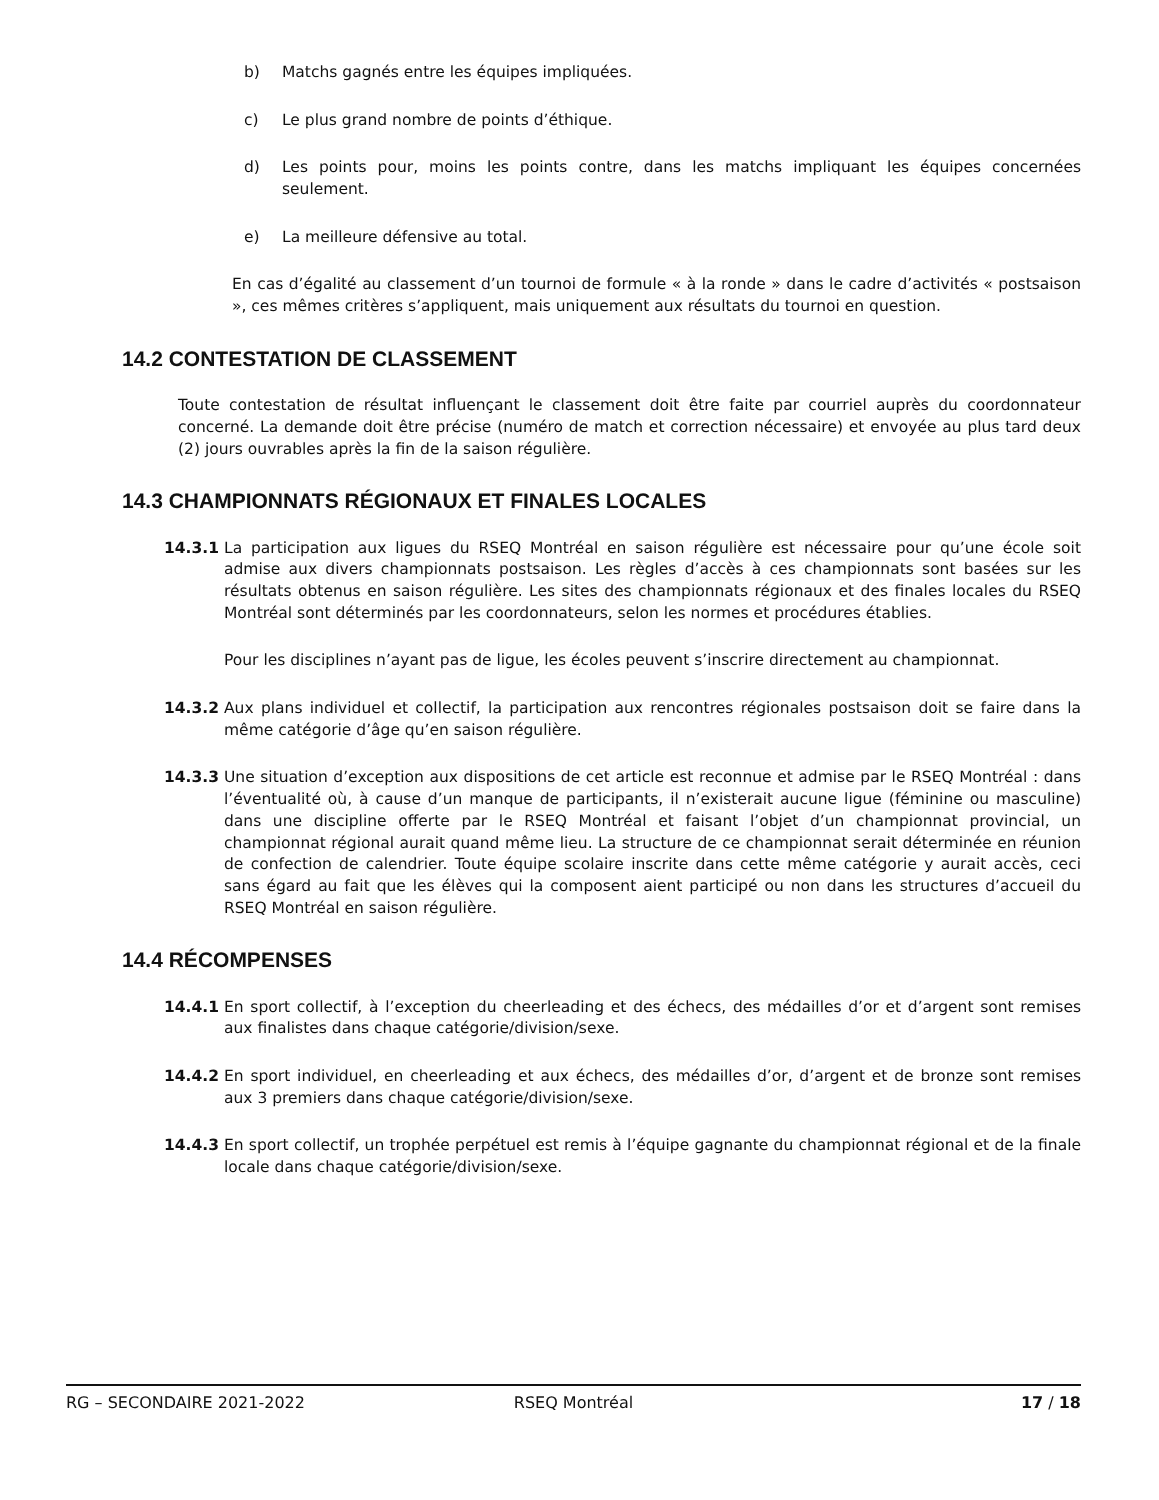b) Matchs gagnés entre les équipes impliquées.
c) Le plus grand nombre de points d’éthique.
d) Les points pour, moins les points contre, dans les matchs impliquant les équipes concernées seulement.
e) La meilleure défensive au total.
En cas d’égalité au classement d’un tournoi de formule « à la ronde » dans le cadre d’activités « postsaison », ces mêmes critères s’appliquent, mais uniquement aux résultats du tournoi en question.
14.2 CONTESTATION DE CLASSEMENT
Toute contestation de résultat influençant le classement doit être faite par courriel auprès du coordonnateur concerné. La demande doit être précise (numéro de match et correction nécessaire) et envoyée au plus tard deux (2) jours ouvrables après la fin de la saison régulière.
14.3 CHAMPIONNATS RÉGIONAUX ET FINALES LOCALES
14.3.1 La participation aux ligues du RSEQ Montréal en saison régulière est nécessaire pour qu’une école soit admise aux divers championnats postsaison. Les règles d’accès à ces championnats sont basées sur les résultats obtenus en saison régulière. Les sites des championnats régionaux et des finales locales du RSEQ Montréal sont déterminés par les coordonnateurs, selon les normes et procédures établies.
Pour les disciplines n’ayant pas de ligue, les écoles peuvent s’inscrire directement au championnat.
14.3.2 Aux plans individuel et collectif, la participation aux rencontres régionales postsaison doit se faire dans la même catégorie d’âge qu’en saison régulière.
14.3.3 Une situation d’exception aux dispositions de cet article est reconnue et admise par le RSEQ Montréal : dans l’éventualité où, à cause d’un manque de participants, il n’existerait aucune ligue (féminine ou masculine) dans une discipline offerte par le RSEQ Montréal et faisant l’objet d’un championnat provincial, un championnat régional aurait quand même lieu. La structure de ce championnat serait déterminée en réunion de confection de calendrier. Toute équipe scolaire inscrite dans cette même catégorie y aurait accès, ceci sans égard au fait que les élèves qui la composent aient participé ou non dans les structures d’accueil du RSEQ Montréal en saison régulière.
14.4 RÉCOMPENSES
14.4.1 En sport collectif, à l’exception du cheerleading et des échecs, des médailles d’or et d’argent sont remises aux finalistes dans chaque catégorie/division/sexe.
14.4.2 En sport individuel, en cheerleading et aux échecs, des médailles d’or, d’argent et de bronze sont remises aux 3 premiers dans chaque catégorie/division/sexe.
14.4.3 En sport collectif, un trophée perpétuel est remis à l’équipe gagnante du championnat régional et de la finale locale dans chaque catégorie/division/sexe.
RG – SECONDAIRE 2021-2022 RSEQ Montréal 17 / 18